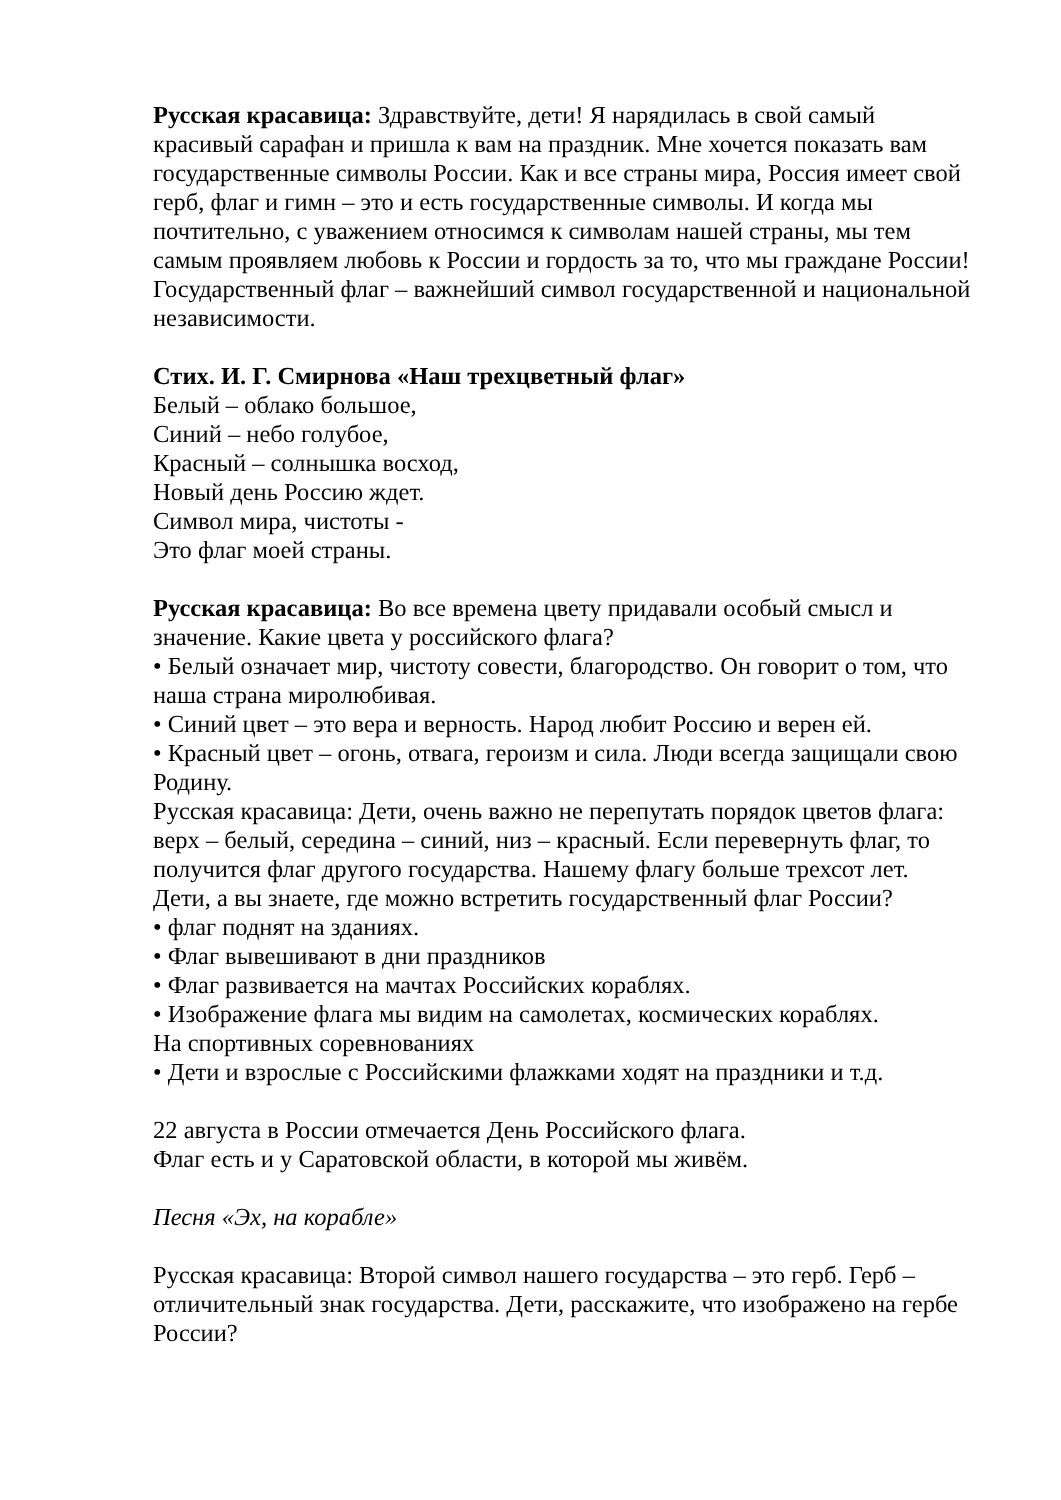Русская красавица: Здравствуйте, дети! Я нарядилась в свой самый красивый сарафан и пришла к вам на праздник. Мне хочется показать вам государственные символы России. Как и все страны мира, Россия имеет свой герб, флаг и гимн – это и есть государственные символы. И когда мы почтительно, с уважением относимся к символам нашей страны, мы тем самым проявляем любовь к России и гордость за то, что мы граждане России!
Государственный флаг – важнейший символ государственной и национальной независимости.
Стих. И. Г. Смирнова «Наш трехцветный флаг»
Белый – облако большое,
Синий – небо голубое,
Красный – солнышка восход,
Новый день Россию ждет.
Символ мира, чистоты -
Это флаг моей страны.
Русская красавица: Во все времена цвету придавали особый смысл и значение. Какие цвета у российского флага?
• Белый означает мир, чистоту совести, благородство. Он говорит о том, что наша страна миролюбивая.
• Синий цвет – это вера и верность. Народ любит Россию и верен ей.
• Красный цвет – огонь, отвага, героизм и сила. Люди всегда защищали свою Родину.
Русская красавица: Дети, очень важно не перепутать порядок цветов флага: верх – белый, середина – синий, низ – красный. Если перевернуть флаг, то получится флаг другого государства. Нашему флагу больше трехсот лет.
Дети, а вы знаете, где можно встретить государственный флаг России?
• флаг поднят на зданиях.
• Флаг вывешивают в дни праздников
• Флаг развивается на мачтах Российских кораблях.
• Изображение флага мы видим на самолетах, космических кораблях.
На спортивных соревнованиях
• Дети и взрослые с Российскими флажками ходят на праздники и т.д.
22 августа в России отмечается День Российского флага.
Флаг есть и у Саратовской области, в которой мы живём.
Песня «Эх, на корабле»
Русская красавица: Второй символ нашего государства – это герб. Герб – отличительный знак государства. Дети, расскажите, что изображено на гербе России?